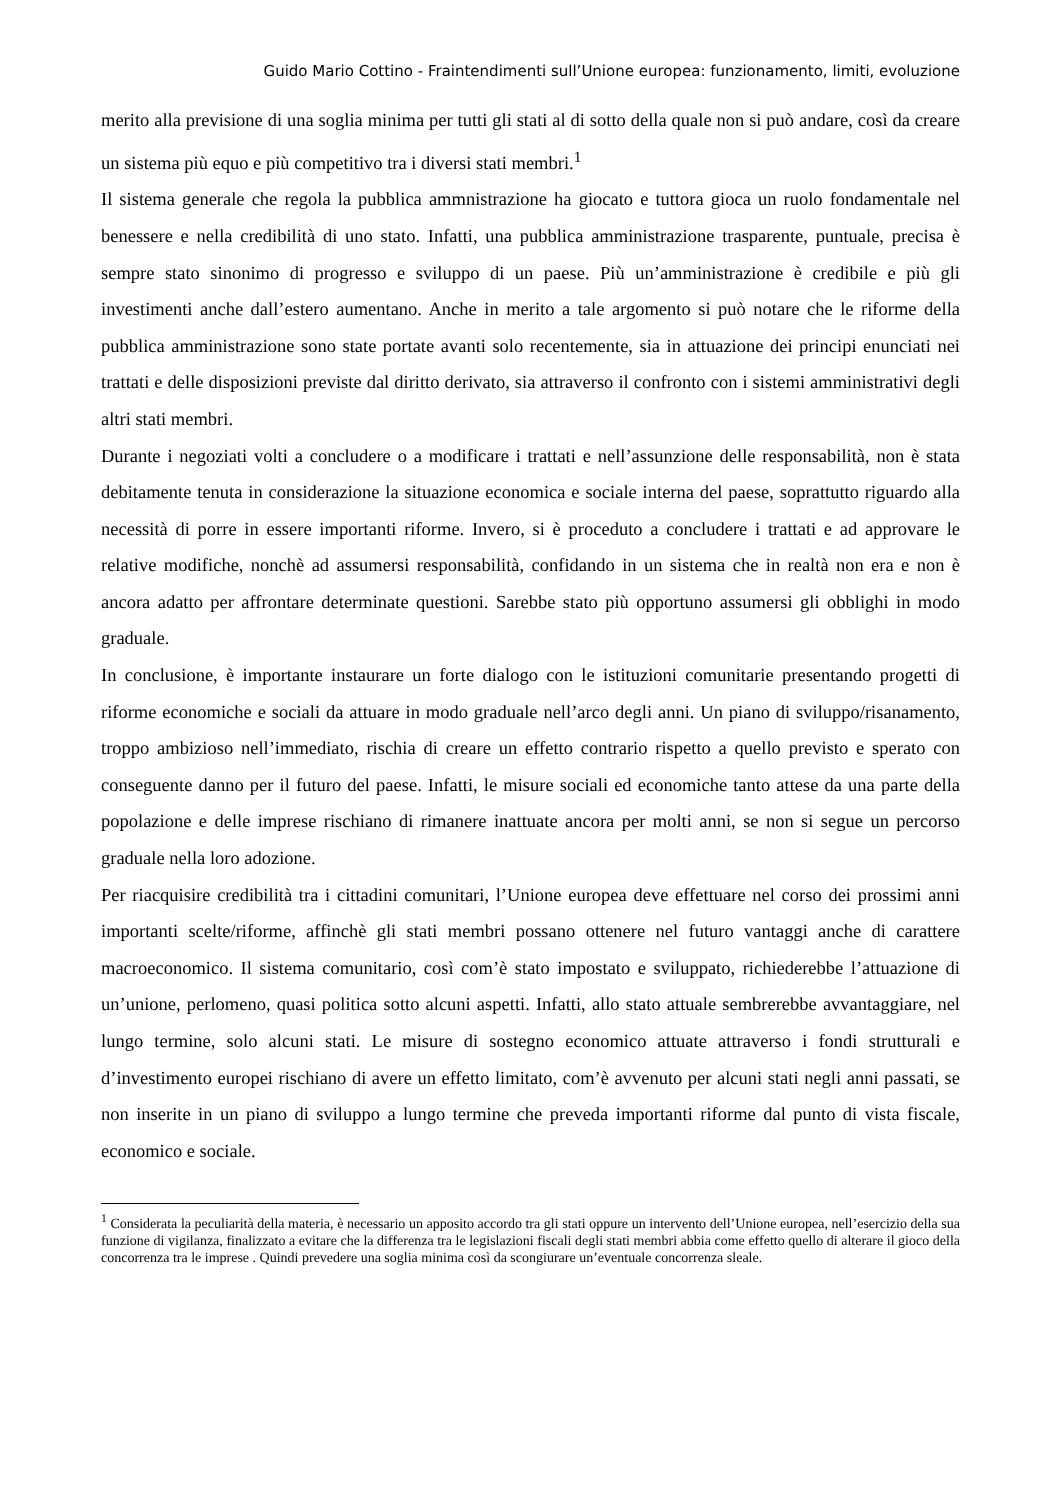Guido Mario Cottino - Fraintendimenti sull’Unione europea: funzionamento, limiti, evoluzione
merito alla previsione di una soglia minima per tutti gli stati al di sotto della quale non si può andare, così da creare un sistema più equo e più competitivo tra i diversi stati membri.<sup>1</sup>
Il sistema generale che regola la pubblica ammnistrazione ha giocato e tuttora gioca un ruolo fondamentale nel benessere e nella credibilità di uno stato. Infatti, una pubblica amministrazione trasparente, puntuale, precisa è sempre stato sinonimo di progresso e sviluppo di un paese. Più un’amministrazione è credibile e più gli investimenti anche dall’estero aumentano. Anche in merito a tale argomento si può notare che le riforme della pubblica amministrazione sono state portate avanti solo recentemente, sia in attuazione dei principi enunciati nei trattati e delle disposizioni previste dal diritto derivato, sia attraverso il confronto con i sistemi amministrativi degli altri stati membri.
Durante i negoziati volti a concludere o a modificare i trattati e nell’assunzione delle responsabilità, non è stata debitamente tenuta in considerazione la situazione economica e sociale interna del paese, soprattutto riguardo alla necessità di porre in essere importanti riforme. Invero, si è proceduto a concludere i trattati e ad approvare le relative modifiche, nonchè ad assumersi responsabilità, confidando in un sistema che in realtà non era e non è ancora adatto per affrontare determinate questioni. Sarebbe stato più opportuno assumersi gli obblighi in modo graduale.
In conclusione, è importante instaurare un forte dialogo con le istituzioni comunitarie presentando progetti di riforme economiche e sociali da attuare in modo graduale nell’arco degli anni. Un piano di sviluppo/risanamento, troppo ambizioso nell’immediato, rischia di creare un effetto contrario rispetto a quello previsto e sperato con conseguente danno per il futuro del paese. Infatti, le misure sociali ed economiche tanto attese da una parte della popolazione e delle imprese rischiano di rimanere inattuate ancora per molti anni, se non si segue un percorso graduale nella loro adozione.
Per riacquisire credibilità tra i cittadini comunitari, l’Unione europea deve effettuare nel corso dei prossimi anni importanti scelte/riforme, affinchè gli stati membri possano ottenere nel futuro vantaggi anche di carattere macroeconomico. Il sistema comunitario, così com’è stato impostato e sviluppato, richiederebbe l’attuazione di un’unione, perlomeno, quasi politica sotto alcuni aspetti. Infatti, allo stato attuale sembrerebbe avvantaggiare, nel lungo termine, solo alcuni stati. Le misure di sostegno economico attuate attraverso i fondi strutturali e d’investimento europei rischiano di avere un effetto limitato, com’è avvenuto per alcuni stati negli anni passati, se non inserite in un piano di sviluppo a lungo termine che preveda importanti riforme dal punto di vista fiscale, economico e sociale.
<sup>1</sup> Considerata la peculiarità della materia, è necessario un apposito accordo tra gli stati oppure un intervento dell’Unione europea, nell’esercizio della sua funzione di vigilanza, finalizzato a evitare che la differenza tra le legislazioni fiscali degli stati membri abbia come effetto quello di alterare il gioco della concorrenza tra le imprese . Quindi prevedere una soglia minima così da scongiurare un’eventuale concorrenza sleale.